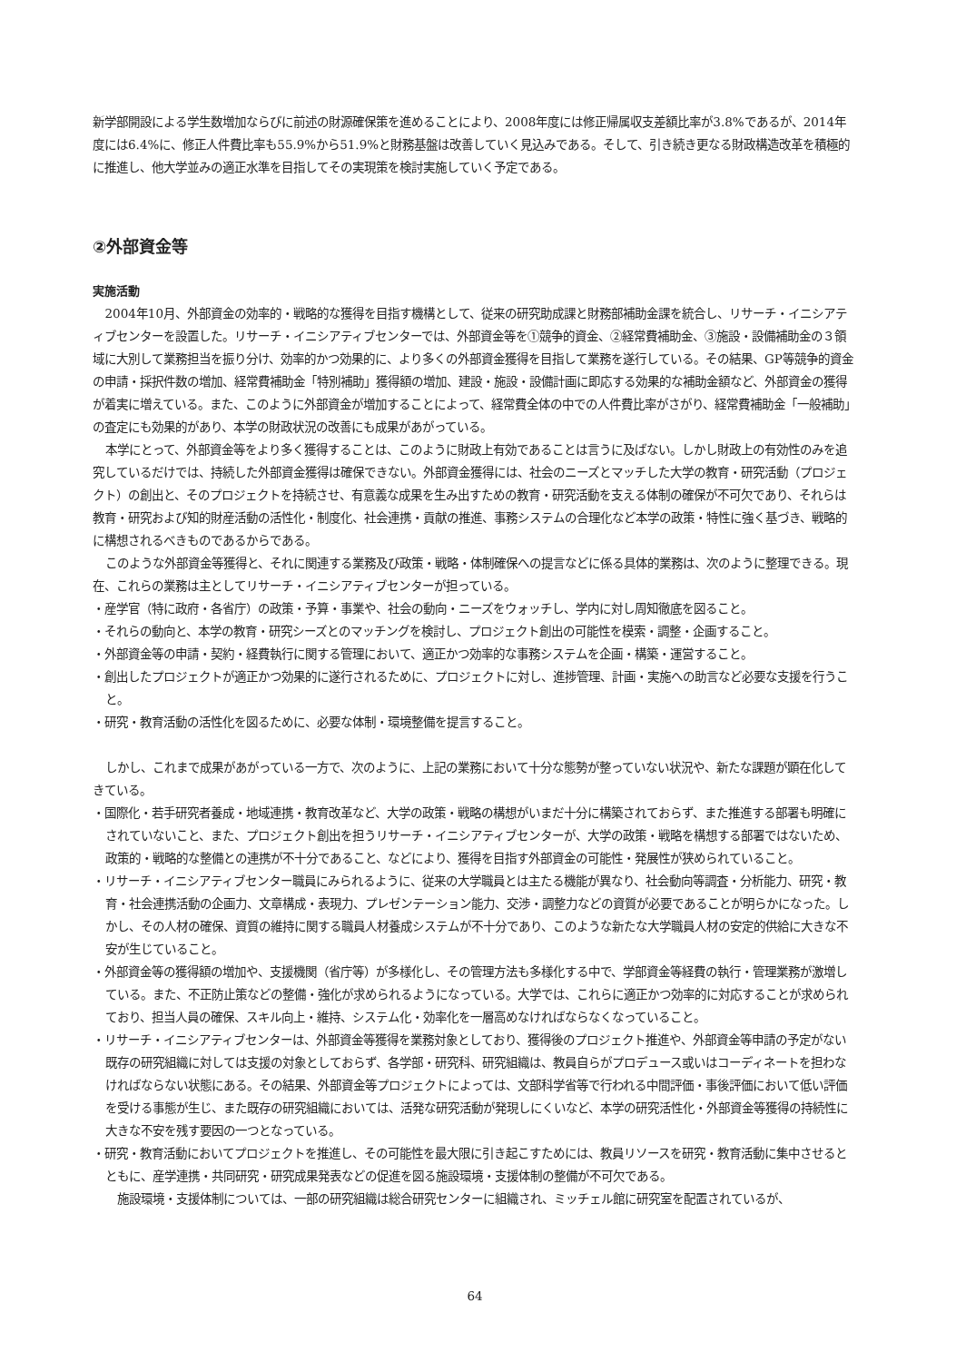新学部開設による学生数増加ならびに前述の財源確保策を進めることにより、2008年度には修正帰属収支差額比率が3.8%であるが、2014年度には6.4%に、修正人件費比率も55.9%から51.9%と財務基盤は改善していく見込みである。そして、引き続き更なる財政構造改革を積極的に推進し、他大学並みの適正水準を目指してその実現策を検討実施していく予定である。
②外部資金等
実施活動
2004年10月、外部資金の効率的・戦略的な獲得を目指す機構として、従来の研究助成課と財務部補助金課を統合し、リサーチ・イニシアティブセンターを設置した。リサーチ・イニシアティブセンターでは、外部資金等を①競争的資金、②経常費補助金、③施設・設備補助金の３領域に大別して業務担当を振り分け、効率的かつ効果的に、より多くの外部資金獲得を目指して業務を遂行している。その結果、GP等競争的資金の申請・採択件数の増加、経常費補助金「特別補助」獲得額の増加、建設・施設・設備計画に即応する効果的な補助金額など、外部資金の獲得が着実に増えている。また、このように外部資金が増加することによって、経常費全体の中での人件費比率がさがり、経常費補助金「一般補助」の査定にも効果的があり、本学の財政状況の改善にも成果があがっている。
本学にとって、外部資金等をより多く獲得することは、このように財政上有効であることは言うに及ばない。しかし財政上の有効性のみを追究しているだけでは、持続した外部資金獲得は確保できない。外部資金獲得には、社会のニーズとマッチした大学の教育・研究活動（プロジェクト）の創出と、そのプロジェクトを持続させ、有意義な成果を生み出すための教育・研究活動を支える体制の確保が不可欠であり、それらは教育・研究および知的財産活動の活性化・制度化、社会連携・貢献の推進、事務システムの合理化など本学の政策・特性に強く基づき、戦略的に構想されるべきものであるからである。
このような外部資金等獲得と、それに関連する業務及び政策・戦略・体制確保への提言などに係る具体的業務は、次のように整理できる。現在、これらの業務は主としてリサーチ・イニシアティブセンターが担っている。
・産学官（特に政府・各省庁）の政策・予算・事業や、社会の動向・ニーズをウォッチし、学内に対し周知徹底を図ること。
・それらの動向と、本学の教育・研究シーズとのマッチングを検討し、プロジェクト創出の可能性を模索・調整・企画すること。
・外部資金等の申請・契約・経費執行に関する管理において、適正かつ効率的な事務システムを企画・構築・運営すること。
・創出したプロジェクトが適正かつ効果的に遂行されるために、プロジェクトに対し、進捗管理、計画・実施への助言など必要な支援を行うこと。
・研究・教育活動の活性化を図るために、必要な体制・環境整備を提言すること。
しかし、これまで成果があがっている一方で、次のように、上記の業務において十分な態勢が整っていない状況や、新たな課題が顕在化してきている。
・国際化・若手研究者養成・地域連携・教育改革など、大学の政策・戦略の構想がいまだ十分に構築されておらず、また推進する部署も明確にされていないこと、また、プロジェクト創出を担うリサーチ・イニシアティブセンターが、大学の政策・戦略を構想する部署ではないため、政策的・戦略的な整備との連携が不十分であること、などにより、獲得を目指す外部資金の可能性・発展性が狭められていること。
・リサーチ・イニシアティブセンター職員にみられるように、従来の大学職員とは主たる機能が異なり、社会動向等調査・分析能力、研究・教育・社会連携活動の企画力、文章構成・表現力、プレゼンテーション能力、交渉・調整力などの資質が必要であることが明らかになった。しかし、その人材の確保、資質の維持に関する職員人材養成システムが不十分であり、このような新たな大学職員人材の安定的供給に大きな不安が生じていること。
・外部資金等の獲得額の増加や、支援機関（省庁等）が多様化し、その管理方法も多様化する中で、学部資金等経費の執行・管理業務が激増している。また、不正防止策などの整備・強化が求められるようになっている。大学では、これらに適正かつ効率的に対応することが求められており、担当人員の確保、スキル向上・維持、システム化・効率化を一層高めなければならなくなっていること。
・リサーチ・イニシアティブセンターは、外部資金等獲得を業務対象としており、獲得後のプロジェクト推進や、外部資金等申請の予定がない既存の研究組織に対しては支援の対象としておらず、各学部・研究科、研究組織は、教員自らがプロデュース或いはコーディネートを担わなければならない状態にある。その結果、外部資金等プロジェクトによっては、文部科学省等で行われる中間評価・事後評価において低い評価を受ける事態が生じ、また既存の研究組織においては、活発な研究活動が発現しにくいなど、本学の研究活性化・外部資金等獲得の持続性に大きな不安を残す要因の一つとなっている。
・研究・教育活動においてプロジェクトを推進し、その可能性を最大限に引き起こすためには、教員リソースを研究・教育活動に集中させるとともに、産学連携・共同研究・研究成果発表などの促進を図る施設環境・支援体制の整備が不可欠である。
施設環境・支援体制については、一部の研究組織は総合研究センターに組織され、ミッチェル館に研究室を配置されているが、
64